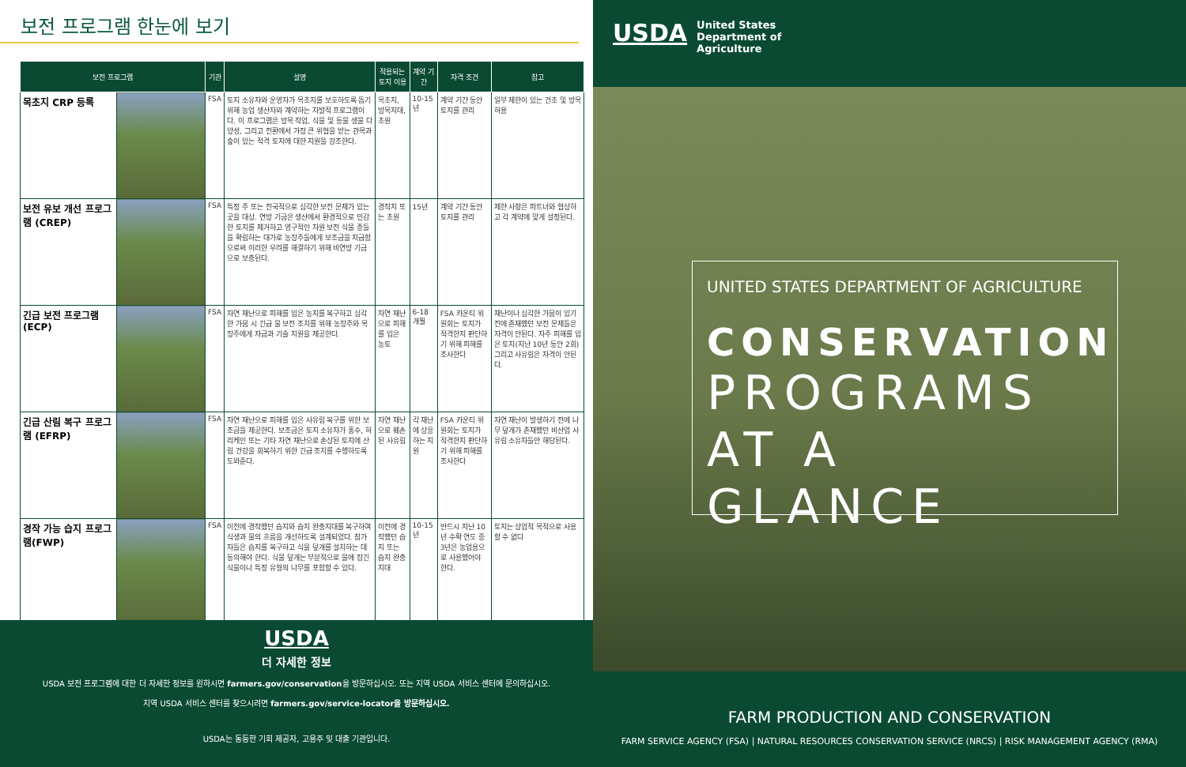보전 프로그램 한눈에 보기
| 보전 프로그램 | | 기관 | 설명 | 적용되는 토지 이용 | 계약 기간 | 자격 조건 | 참고 |
| --- | --- | --- | --- | --- | --- | --- | --- |
| 목초지 CRP 등록 | | FSA | 토지 소유자와 운영자가 목초지를 보호하도록 돕기 위해 농업 생산자와 계약하는 자발적 프로그램이다. 이 프로그램은 방목 작업, 식물 및 동물 생물 다양성, 그리고 전환에서 가장 큰 위협을 받는 관목과 숲이 있는 적격 토지에 대한 지원을 강조한다. | 목초지, 방목지대, 초원 | 10-15년 | 계약 기간 동안 토지를 관리 | 일부 제한이 있는 건초 및 방목 허용 |
| 보전 유보 개선 프로그램 (CREP) | | FSA | 특정 주 또는 전국적으로 심각한 보전 문제가 있는 곳을 대상. 연방 기금은 생산에서 환경적으로 민감한 토지를 제거하고 영구적인 자원 보전 식물 종들을 확립하는 대가로 농장주들에게 보조금을 지급함으로써 이러한 우려를 해결하기 위해 비연방 기금으로 보충된다. | 경작지 또는 초원 | 15년 | 계약 기간 동안 토지를 관리 | 제한 사항은 파트너와 협상하고 각 계약에 맞게 설정된다. |
| 긴급 보전 프로그램 (ECP) | | FSA | 자연 재난으로 피해를 입은 농지를 복구하고 심각한 가뭄 시 긴급 물 보전 조치를 위해 농장주와 목장주에게 자금과 기술 지원을 제공한다. | 자연 재난으로 피해를 입은 농토 | 6-18개월 | FSA 카운티 위원회는 토지가 적격한지 판단하기 위해 피해를 조사한다 | 재난이나 심각한 가뭄이 있기 전에 존재했던 보전 문제들은 자격이 안된다. 자주 피해를 입은 토지(지난 10년 동안 2회) 그리고 사유림은 자격이 안된다. |
| 긴급 산림 복구 프로그램 (EFRP) | | FSA | 자연 재난으로 피해를 입은 사유림 복구를 위한 보조금을 제공한다. 보조금은 토지 소유자가 홍수, 허리케인 또는 기타 자연 재난으로 손상된 토지에 산림 건강을 회복하기 위한 긴급 조치를 수행하도록 도와준다. | 자연 재난으로 훼손된 사유림 | 각 재난에 상응하는 지원 | FSA 카운티 위원회는 토지가 적격한지 판단하기 위해 피해를 조사한다 | 자연 재난이 발생하기 전에 나무 덮개가 존재했던 비산업 사유림 소유자들만 해당된다. |
| 경작 가능 습지 프로그램(FWP) | | FSA | 이전에 경작했던 습지와 습지 완충지대를 복구하여 식생과 물의 흐름을 개선하도록 설계되었다. 참가자들은 습지를 복구하고 식물 덮개를 설치하는 데 동의해야 한다. 식물 덮개는 부분적으로 물에 잠긴 식물이나 특정 유형의 나무를 포함할 수 있다. | 이전에 경작했던 습지 또는 습지 완충지대 | 10-15년 | 반드시 지난 10년 수확 연도 중 3년은 농업용으로 사용했어야 한다. | 토지는 상업적 목적으로 사용할 수 없다 |
USDA
더 자세한 정보
USDA 보전 프로그램에 대한 더 자세한 정보를 원하시면 farmers.gov/conservation을 방문하십시오. 또는 지역 USDA 서비스 센터에 문의하십시오.
지역 USDA 서비스 센터를 찾으시려면 farmers.gov/service-locator을 방문하십시오.
USDA는 동등한 기회 제공자, 고용주 및 대출 기관입니다.
USDA
United States
Department of
Agriculture
UNITED STATES DEPARTMENT OF AGRICULTURE
CONSERVATION
PROGRAMS
AT A GLANCE
FARM PRODUCTION AND CONSERVATION
FARM SERVICE AGENCY (FSA) | NATURAL RESOURCES CONSERVATION SERVICE (NRCS) | RISK MANAGEMENT AGENCY (RMA)